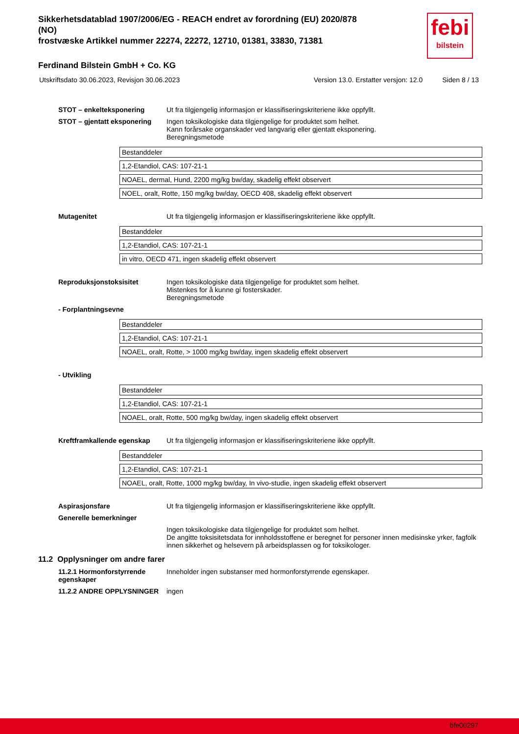Sikkerhetsdatablad 1907/2006/EG - REACH endret av forordning (EU) 2020/878 (NO)
frostvæske Artikkel nummer 22274, 22272, 12710, 01381, 33830, 71381
febi
bilstein
Ferdinand Bilstein GmbH + Co. KG
Utskriftsdato 30.06.2023, Revisjon 30.06.2023 Version 13.0. Erstatter versjon: 12.0 Siden 8 / 13
STOT – enkelteksponering Ut fra tilgjengelig informasjon er klassifiseringskriteriene ikke oppfyllt.
STOT – gjentatt eksponering Ingen toksikologiske data tilgjengelige for produktet som helhet.
Kann forårsake organskader ved langvarig eller gjentatt eksponering.
Beregningsmetode
| Bestanddeler |
| 1,2-Etandiol, CAS: 107-21-1 |
| NOAEL, dermal, Hund, 2200 mg/kg bw/day, skadelig effekt observert |
| NOEL, oralt, Rotte, 150 mg/kg bw/day, OECD 408, skadelig effekt observert |
Mutagenitet Ut fra tilgjengelig informasjon er klassifiseringskriteriene ikke oppfyllt.
| Bestanddeler |
| 1,2-Etandiol, CAS: 107-21-1 |
| in vitro, OECD 471, ingen skadelig effekt observert |
Reproduksjonstoksisitet Ingen toksikologiske data tilgjengelige for produktet som helhet.
Mistenkes for å kunne gi fosterskader.
Beregningsmetode
- Forplantningsevne
| Bestanddeler |
| 1,2-Etandiol, CAS: 107-21-1 |
| NOAEL, oralt, Rotte, > 1000 mg/kg bw/day, ingen skadelig effekt observert |
- Utvikling
| Bestanddeler |
| 1,2-Etandiol, CAS: 107-21-1 |
| NOAEL, oralt, Rotte, 500 mg/kg bw/day, ingen skadelig effekt observert |
Kreftframkallende egenskap Ut fra tilgjengelig informasjon er klassifiseringskriteriene ikke oppfyllt.
| Bestanddeler |
| 1,2-Etandiol, CAS: 107-21-1 |
| NOAEL, oralt, Rotte, 1000 mg/kg bw/day, In vivo-studie, ingen skadelig effekt observert |
Aspirasjonsfare Ut fra tilgjengelig informasjon er klassifiseringskriteriene ikke oppfyllt.
Generelle bemerkninger
Ingen toksikologiske data tilgjengelige for produktet som helhet.
De angitte toksisitetsdata for innholdsstoffene er beregnet for personer innen medisinske yrker, fagfolk innen sikkerhet og helsevern på arbeidsplassen og for toksikologer.
11.2 Opplysninger om andre farer
11.2.1 Hormonforstyrrende egenskaper
Inneholder ingen substanser med hormonforstyrrende egenskaper.
11.2.2 ANDRE OPPLYSNINGER ingen
bfe00297